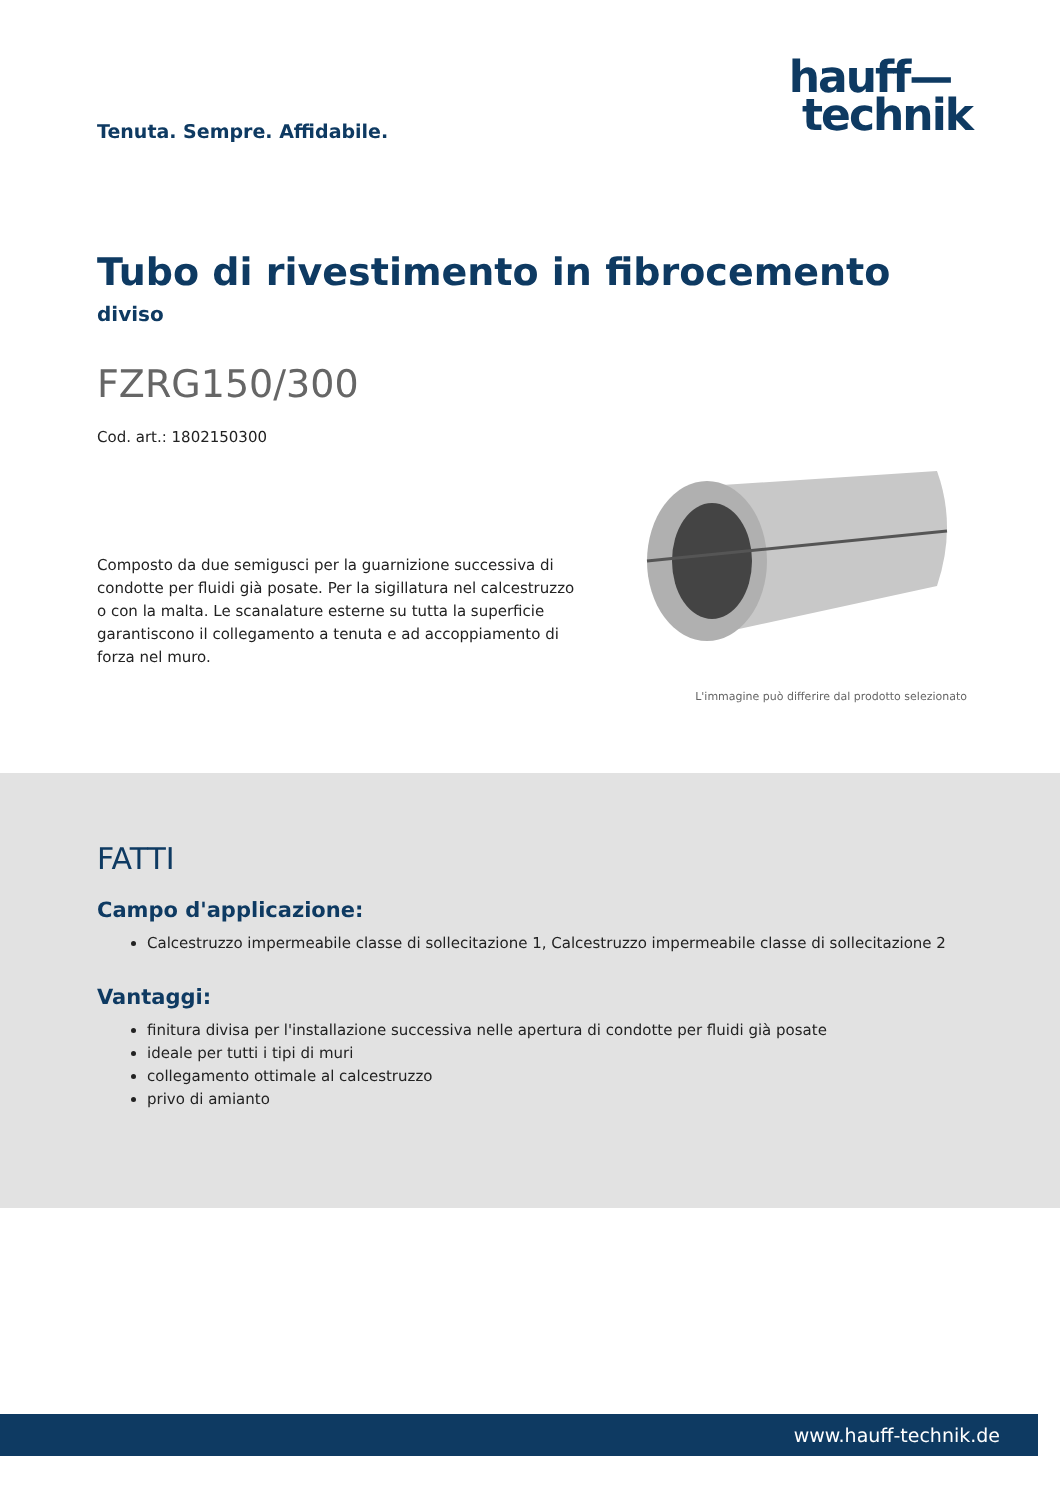Tenuta. Sempre. Affidabile.
hauff—
technik
Tubo di rivestimento in fibrocemento
diviso
FZRG150/300
Cod. art.: 1802150300
Composto da due semigusci per la guarnizione successiva di condotte per fluidi già posate. Per la sigillatura nel calcestruzzo o con la malta. Le scanalature esterne su tutta la superficie garantiscono il collegamento a tenuta e ad accoppiamento di forza nel muro.
L'immagine può differire dal prodotto selezionato
FATTI
Campo d'applicazione:
Calcestruzzo impermeabile classe di sollecitazione 1, Calcestruzzo impermeabile classe di sollecitazione 2
Vantaggi:
finitura divisa per l'installazione successiva nelle apertura di condotte per fluidi già posate
ideale per tutti i tipi di muri
collegamento ottimale al calcestruzzo
privo di amianto
www.hauff-technik.de